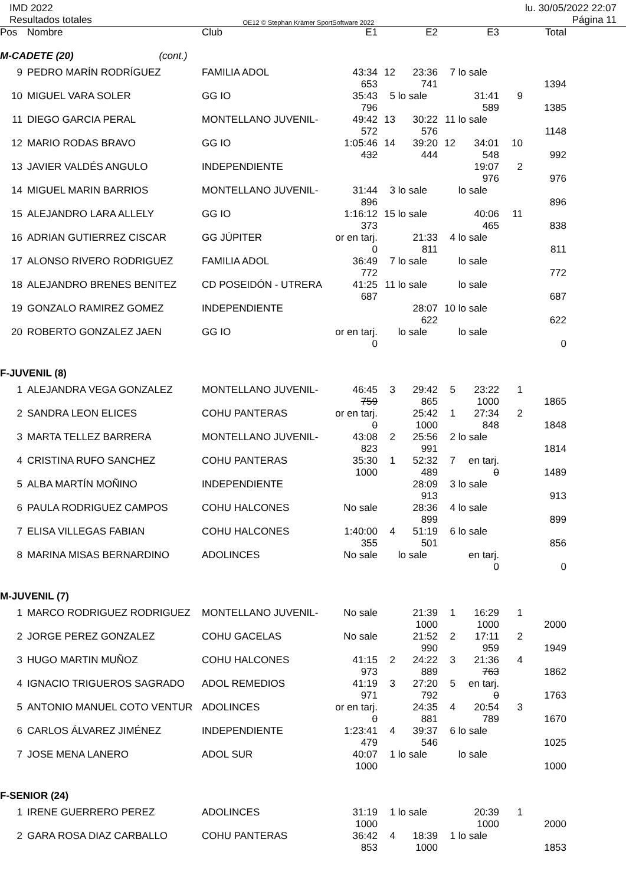IMD 2022
Resultados totales
OE12 © Stephan Krämer SportSoftware 2022
lu. 30/05/2022 22:07
Página 11
| Pos | Nombre | Club | E1 | | E2 | | E3 | | Total |
| --- | --- | --- | --- | --- | --- | --- | --- | --- | --- |
| M-CADETE (20) (cont.) | | | | | | | | | |
| 9 | PEDRO MARÍN RODRÍGUEZ | FAMILIA ADOL | 43:34 653 | 12 | 23:36 741 | 7 | lo sale | | 1394 |
| 10 | MIGUEL VARA SOLER | GG IO | 35:43 796 | 5 | lo sale | | 31:41 589 | 9 | 1385 |
| 11 | DIEGO GARCIA PERAL | MONTELLANO JUVENIL- | 49:42 572 | 13 | 30:22 576 | 11 | lo sale | | 1148 |
| 12 | MARIO RODAS BRAVO | GG IO | 1:05:46 432 | 14 | 39:20 444 | 12 | 34:01 548 | 10 | 992 |
| 13 | JAVIER VALDÉS ANGULO | INDEPENDIENTE | | | | | 19:07 976 | 2 | 976 |
| 14 | MIGUEL MARIN BARRIOS | MONTELLANO JUVENIL- | 31:44 896 | 3 | lo sale | | lo sale | | 896 |
| 15 | ALEJANDRO LARA ALLELY | GG IO | 1:16:12 373 | 15 | lo sale | | 40:06 465 | 11 | 838 |
| 16 | ADRIAN GUTIERREZ CISCAR | GG JÚPITER | or en tarj. 0 | | 21:33 811 | 4 | lo sale | | 811 |
| 17 | ALONSO RIVERO RODRIGUEZ | FAMILIA ADOL | 36:49 772 | 7 | lo sale | | lo sale | | 772 |
| 18 | ALEJANDRO BRENES BENITEZ | CD POSEIDÓN - UTRERA | 41:25 687 | 11 | lo sale | | lo sale | | 687 |
| 19 | GONZALO RAMIREZ GOMEZ | INDEPENDIENTE | | | 28:07 622 | 10 | lo sale | | 622 |
| 20 | ROBERTO GONZALEZ JAEN | GG IO | or en tarj. 0 | | lo sale | | lo sale | | 0 |
| F-JUVENIL (8) | | | | | | | | | |
| 1 | ALEJANDRA VEGA GONZALEZ | MONTELLANO JUVENIL- | 46:45 759 | 3 | 29:42 865 | 5 | 23:22 1000 | 1 | 1865 |
| 2 | SANDRA LEON ELICES | COHU PANTERAS | or en tarj. 0 | | 25:42 1000 | 1 | 27:34 848 | 2 | 1848 |
| 3 | MARTA TELLEZ BARRERA | MONTELLANO JUVENIL- | 43:08 823 | 2 | 25:56 991 | 2 | lo sale | | 1814 |
| 4 | CRISTINA RUFO SANCHEZ | COHU PANTERAS | 35:30 1000 | 1 | 52:32 489 | 7 | en tarj. 0 | | 1489 |
| 5 | ALBA MARTÍN MOÑINO | INDEPENDIENTE | | | 28:09 913 | 3 | lo sale | | 913 |
| 6 | PAULA RODRIGUEZ CAMPOS | COHU HALCONES | No sale | | 28:36 899 | 4 | lo sale | | 899 |
| 7 | ELISA VILLEGAS FABIAN | COHU HALCONES | 1:40:00 355 | 4 | 51:19 501 | 6 | lo sale | | 856 |
| 8 | MARINA MISAS BERNARDINO | ADOLINCES | No sale | | lo sale | | en tarj. 0 | | 0 |
| M-JUVENIL (7) | | | | | | | | | |
| 1 | MARCO RODRIGUEZ RODRIGUEZ | MONTELLANO JUVENIL- | No sale | | 21:39 1000 | 1 | 16:29 1000 | 1 | 2000 |
| 2 | JORGE PEREZ GONZALEZ | COHU GACELAS | No sale | | 21:52 990 | 2 | 17:11 959 | 2 | 1949 |
| 3 | HUGO MARTIN MUÑOZ | COHU HALCONES | 41:15 973 | 2 | 24:22 889 | 3 | 21:36 763 | 4 | 1862 |
| 4 | IGNACIO TRIGUEROS SAGRADO | ADOL REMEDIOS | 41:19 971 | 3 | 27:20 792 | 5 | en tarj. 0 | | 1763 |
| 5 | ANTONIO MANUEL COTO VENTUR | ADOLINCES | or en tarj. 0 | | 24:35 881 | 4 | 20:54 789 | 3 | 1670 |
| 6 | CARLOS ÁLVAREZ JIMÉNEZ | INDEPENDIENTE | 1:23:41 479 | 4 | 39:37 546 | 6 | lo sale | | 1025 |
| 7 | JOSE MENA LANERO | ADOL SUR | 40:07 1000 | 1 | lo sale | | lo sale | | 1000 |
| F-SENIOR (24) | | | | | | | | | |
| 1 | IRENE GUERRERO PEREZ | ADOLINCES | 31:19 1000 | 1 | lo sale | | 20:39 1000 | 1 | 2000 |
| 2 | GARA ROSA DIAZ CARBALLO | COHU PANTERAS | 36:42 853 | 4 | 18:39 1000 | 1 | lo sale | | 1853 |